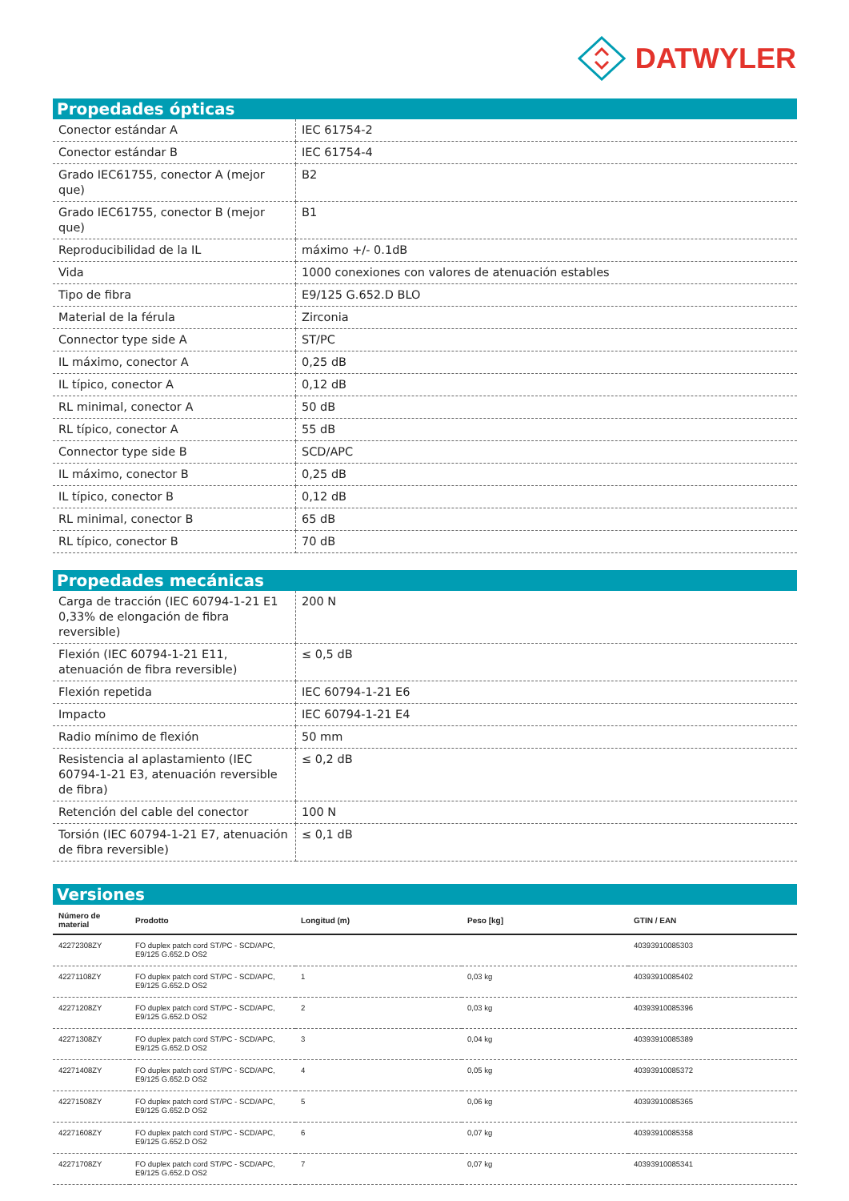DATWYLER
Propedades ópticas
| Conector estándar A | IEC 61754-2 |
| Conector estándar B | IEC 61754-4 |
| Grado IEC61755, conector A (mejor que) | B2 |
| Grado IEC61755, conector B (mejor que) | B1 |
| Reproducibilidad de la IL | máximo +/- 0.1dB |
| Vida | 1000 conexiones con valores de atenuación estables |
| Tipo de fibra | E9/125 G.652.D BLO |
| Material de la férula | Zirconia |
| Connector type side A | ST/PC |
| IL máximo, conector A | 0,25 dB |
| IL típico, conector A | 0,12 dB |
| RL minimal, conector A | 50 dB |
| RL típico, conector A | 55 dB |
| Connector type side B | SCD/APC |
| IL máximo, conector B | 0,25 dB |
| IL típico, conector B | 0,12 dB |
| RL minimal, conector B | 65 dB |
| RL típico, conector B | 70 dB |
Propedades mecánicas
| Carga de tracción (IEC 60794-1-21 E1 0,33% de elongación de fibra reversible) | 200 N |
| Flexión (IEC 60794-1-21 E11, atenuación de fibra reversible) | ≤ 0,5 dB |
| Flexión repetida | IEC 60794-1-21 E6 |
| Impacto | IEC 60794-1-21 E4 |
| Radio mínimo de flexión | 50 mm |
| Resistencia al aplastamiento (IEC 60794-1-21 E3, atenuación reversible de fibra) | ≤ 0,2 dB |
| Retención del cable del conector | 100 N |
| Torsión (IEC 60794-1-21 E7, atenuación de fibra reversible) | ≤ 0,1 dB |
Versiones
| Número de material | Prodotto | Longitud (m) | Peso [kg] | GTIN / EAN |
| --- | --- | --- | --- | --- |
| 42272308ZY | FO duplex patch cord ST/PC - SCD/APC, E9/125 G.652.D OS2 | | | 40393910085303 |
| 42271108ZY | FO duplex patch cord ST/PC - SCD/APC, E9/125 G.652.D OS2 | 1 | 0,03 kg | 40393910085402 |
| 42271208ZY | FO duplex patch cord ST/PC - SCD/APC, E9/125 G.652.D OS2 | 2 | 0,03 kg | 40393910085396 |
| 42271308ZY | FO duplex patch cord ST/PC - SCD/APC, E9/125 G.652.D OS2 | 3 | 0,04 kg | 40393910085389 |
| 42271408ZY | FO duplex patch cord ST/PC - SCD/APC, E9/125 G.652.D OS2 | 4 | 0,05 kg | 40393910085372 |
| 42271508ZY | FO duplex patch cord ST/PC - SCD/APC, E9/125 G.652.D OS2 | 5 | 0,06 kg | 40393910085365 |
| 42271608ZY | FO duplex patch cord ST/PC - SCD/APC, E9/125 G.652.D OS2 | 6 | 0,07 kg | 40393910085358 |
| 42271708ZY | FO duplex patch cord ST/PC - SCD/APC, E9/125 G.652.D OS2 | 7 | 0,07 kg | 40393910085341 |